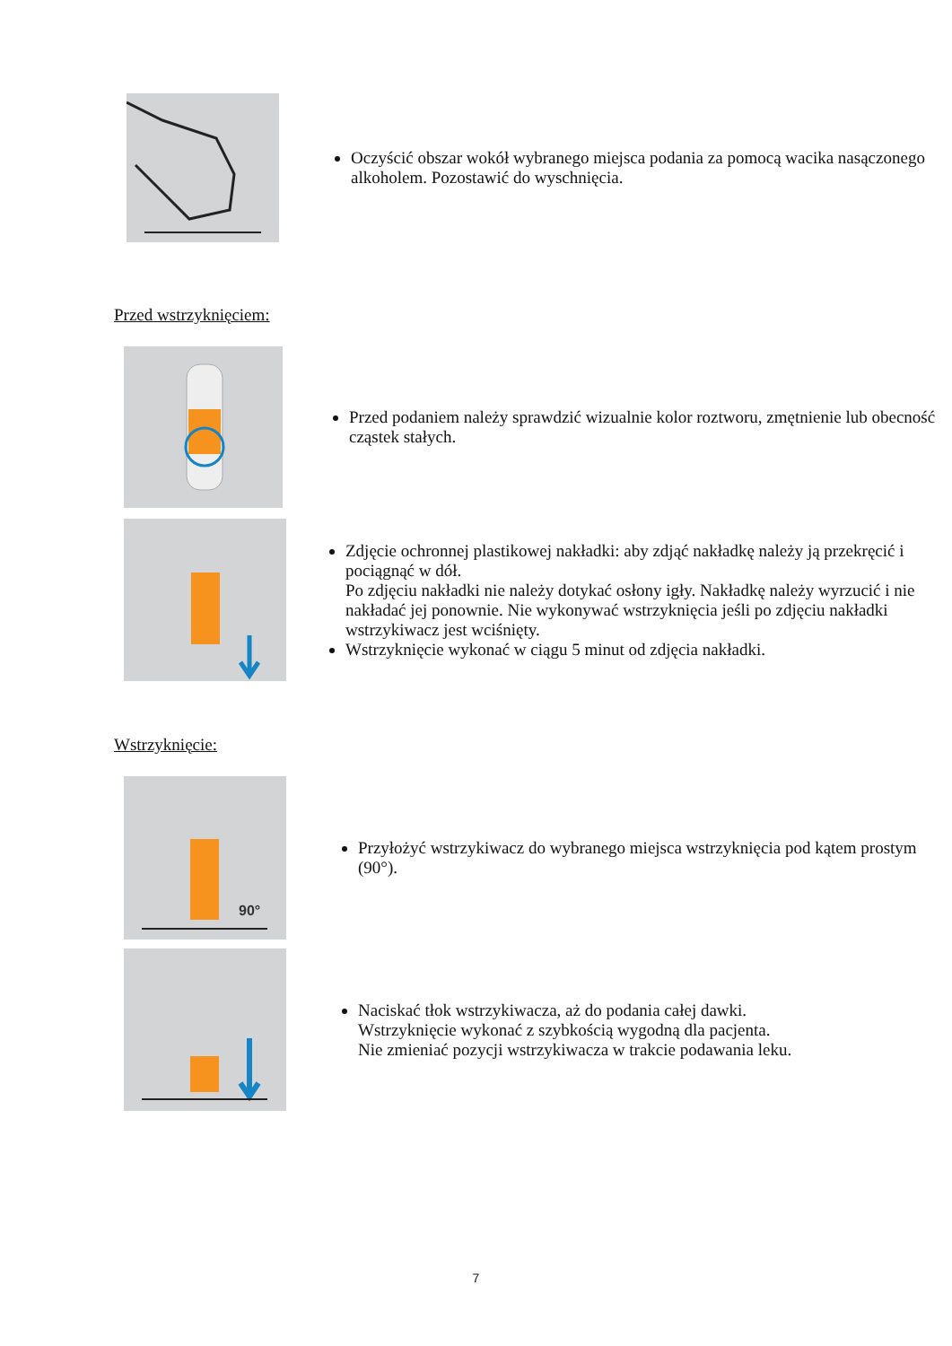Oczyścić obszar wokół wybranego miejsca podania za pomocą wacika nasączonego alkoholem. Pozostawić do wyschnięcia.
Przed wstrzyknięciem:
Przed podaniem należy sprawdzić wizualnie kolor roztworu, zmętnienie lub obecność cząstek stałych.
Zdjęcie ochronnej plastikowej nakładki: aby zdjąć nakładkę należy ją przekręcić i pociągnąć w dół.
Po zdjęciu nakładki nie należy dotykać osłony igły. Nakładkę należy wyrzucić i nie nakładać jej ponownie. Nie wykonywać wstrzyknięcia jeśli po zdjęciu nakładki wstrzykiwacz jest wciśnięty.
Wstrzyknięcie wykonać w ciągu 5 minut od zdjęcia nakładki.
Wstrzyknięcie:
90°
Przyłożyć wstrzykiwacz do wybranego miejsca wstrzyknięcia pod kątem prostym (90°).
Naciskać tłok wstrzykiwacza, aż do podania całej dawki.
Wstrzyknięcie wykonać z szybkością wygodną dla pacjenta.
Nie zmieniać pozycji wstrzykiwacza w trakcie podawania leku.
7